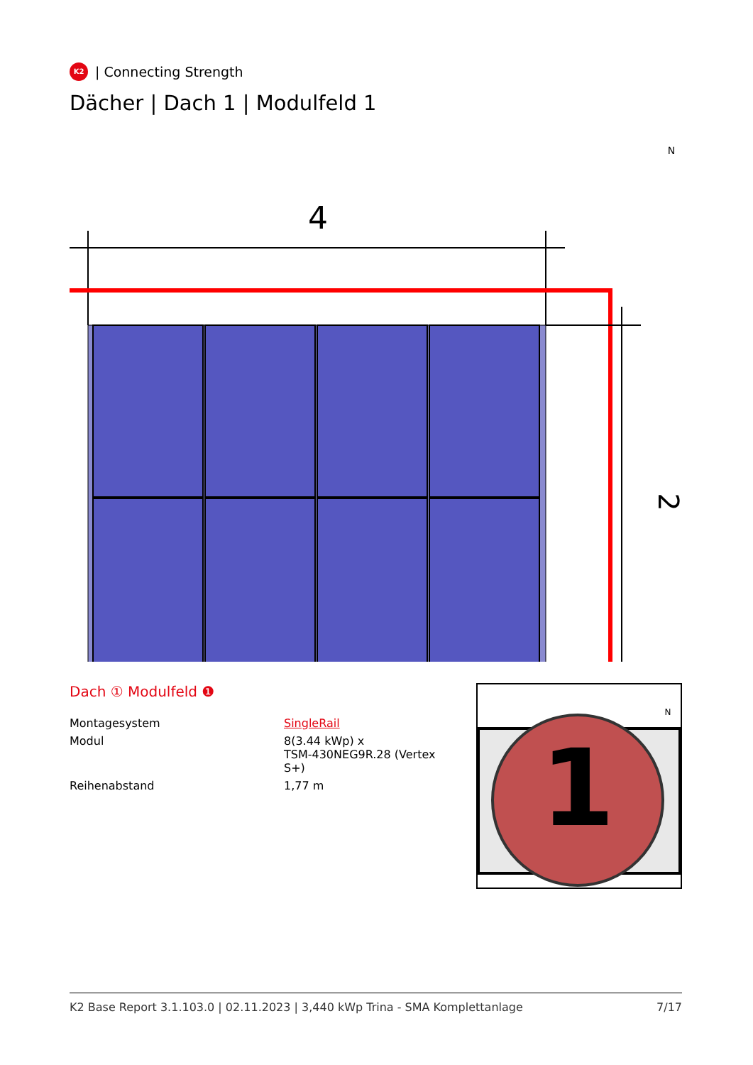K2
| Connecting Strength
Dächer | Dach 1 | Modulfeld 1
N
4
2
Dach ① Modulfeld ❶
| Montagesystem | SingleRail |
| Modul | 8(3.44 kWp) x TSM-430NEG9R.28 (Vertex S+) |
| Reihenabstand | 1,77 m |
N
1
K2 Base Report 3.1.103.0 | 02.11.2023 | 3,440 kWp Trina - SMA Komplettanlage 7/17